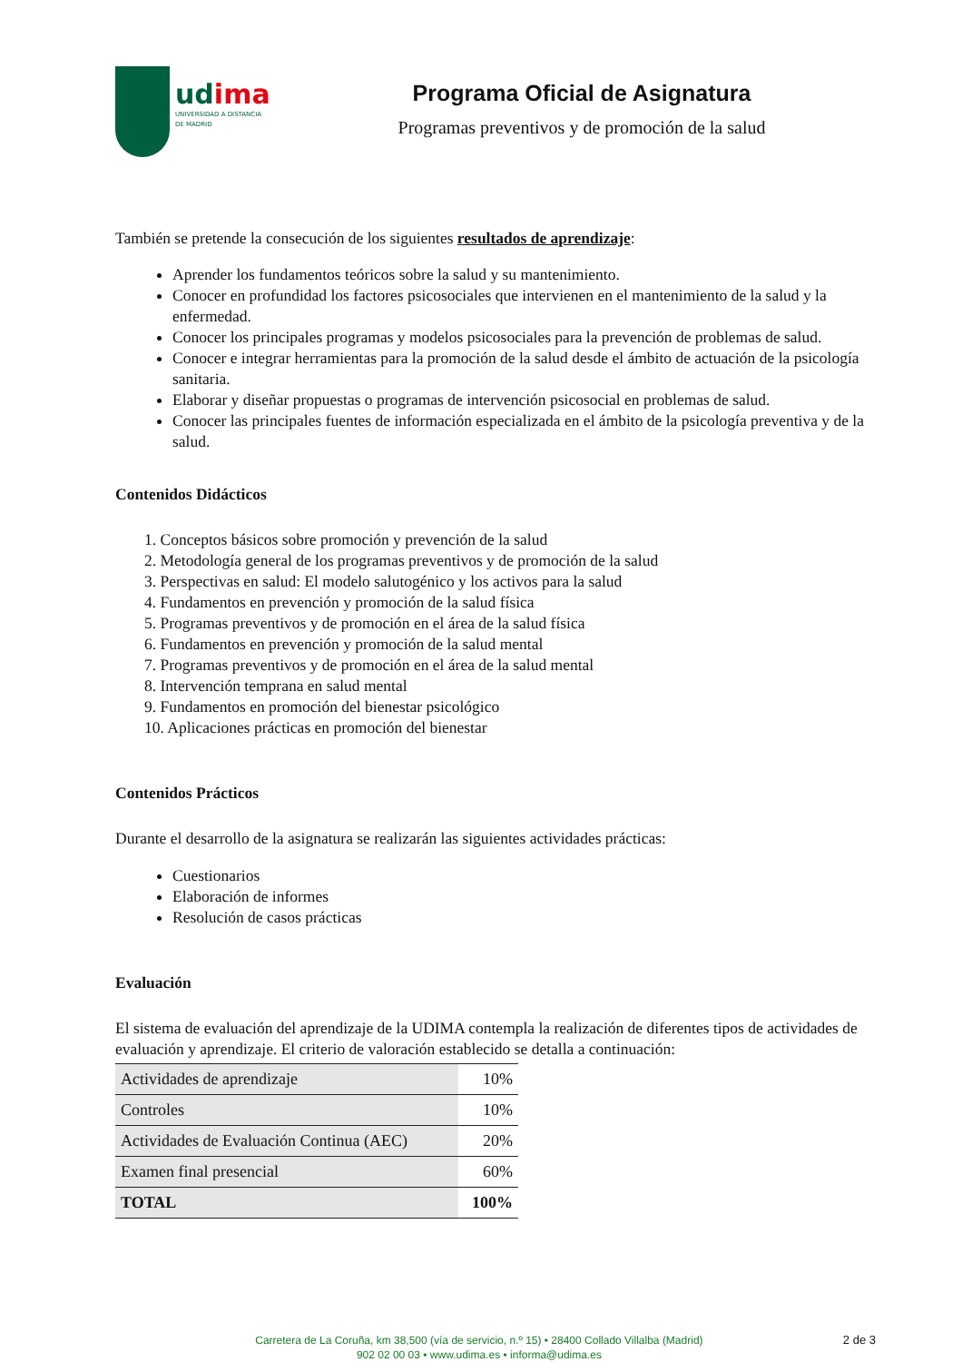udima
UNIVERSIDAD A DISTANCIA
DE MADRID
Programa Oficial de Asignatura
Programas preventivos y de promoción de la salud
También se pretende la consecución de los siguientes resultados de aprendizaje:
Aprender los fundamentos teóricos sobre la salud y su mantenimiento.
Conocer en profundidad los factores psicosociales que intervienen en el mantenimiento de la salud y la enfermedad.
Conocer los principales programas y modelos psicosociales para la prevención de problemas de salud.
Conocer e integrar herramientas para la promoción de la salud desde el ámbito de actuación de la psicología sanitaria.
Elaborar y diseñar propuestas o programas de intervención psicosocial en problemas de salud.
Conocer las principales fuentes de información especializada en el ámbito de la psicología preventiva y de la salud.
Contenidos Didácticos
1. Conceptos básicos sobre promoción y prevención de la salud
2. Metodología general de los programas preventivos y de promoción de la salud
3. Perspectivas en salud: El modelo salutogénico y los activos para la salud
4. Fundamentos en prevención y promoción de la salud física
5. Programas preventivos y de promoción en el área de la salud física
6. Fundamentos en prevención y promoción de la salud mental
7. Programas preventivos y de promoción en el área de la salud mental
8. Intervención temprana en salud mental
9. Fundamentos en promoción del bienestar psicológico
10. Aplicaciones prácticas en promoción del bienestar
Contenidos Prácticos
Durante el desarrollo de la asignatura se realizarán las siguientes actividades prácticas:
Cuestionarios
Elaboración de informes
Resolución de casos prácticas
Evaluación
El sistema de evaluación del aprendizaje de la UDIMA contempla la realización de diferentes tipos de actividades de evaluación y aprendizaje. El criterio de valoración establecido se detalla a continuación:
| Actividades de aprendizaje | 10% |
| Controles | 10% |
| Actividades de Evaluación Continua (AEC) | 20% |
| Examen final presencial | 60% |
| TOTAL | 100% |
Carretera de La Coruña, km 38,500 (vía de servicio, n.º 15) • 28400 Collado Villalba (Madrid)
902 02 00 03 • www.udima.es • informa@udima.es
2 de 3